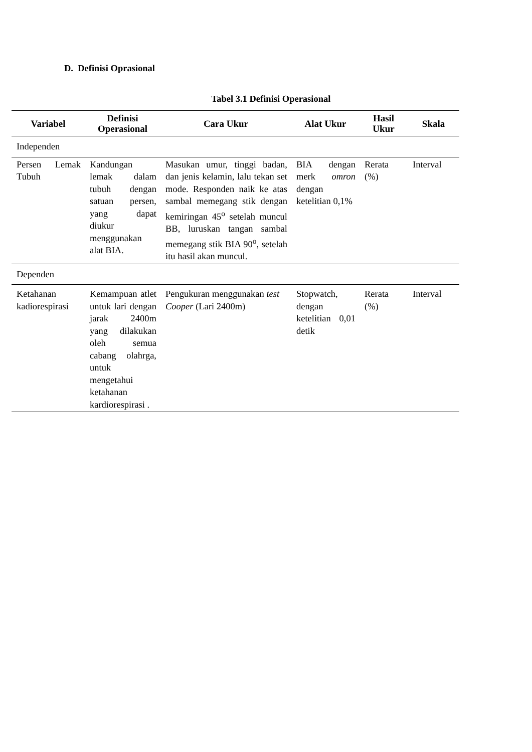D. Definisi Oprasional
Tabel 3.1 Definisi Operasional
| Variabel | Definisi Operasional | Cara Ukur | Alat Ukur | Hasil Ukur | Skala |
| --- | --- | --- | --- | --- | --- |
| Independen | | | | | |
| Persen Lemak Tubuh | Kandungan lemak dalam tubuh dengan satuan persen, yang dapat diukur menggunakan alat BIA. | Masukan umur, tinggi badan, dan jenis kelamin, lalu tekan set mode. Responden naik ke atas sambal memegang stik dengan kemiringan 45<sup>o</sup> setelah muncul BB, luruskan tangan sambal memegang stik BIA 90<sup>o</sup>, setelah itu hasil akan muncul. | BIA dengan merk omron dengan ketelitian 0,1% | Rerata (%) | Interval |
| Dependen | | | | | |
| Ketahanan kadiorespirasi | Kemampuan atlet untuk lari dengan jarak 2400m yang dilakukan oleh semua cabang olahrga, untuk mengetahui ketahanan kardiorespirasi . | Pengukuran menggunakan test Cooper (Lari 2400m) | Stopwatch, dengan ketelitian 0,01 detik | Rerata (%) | Interval |